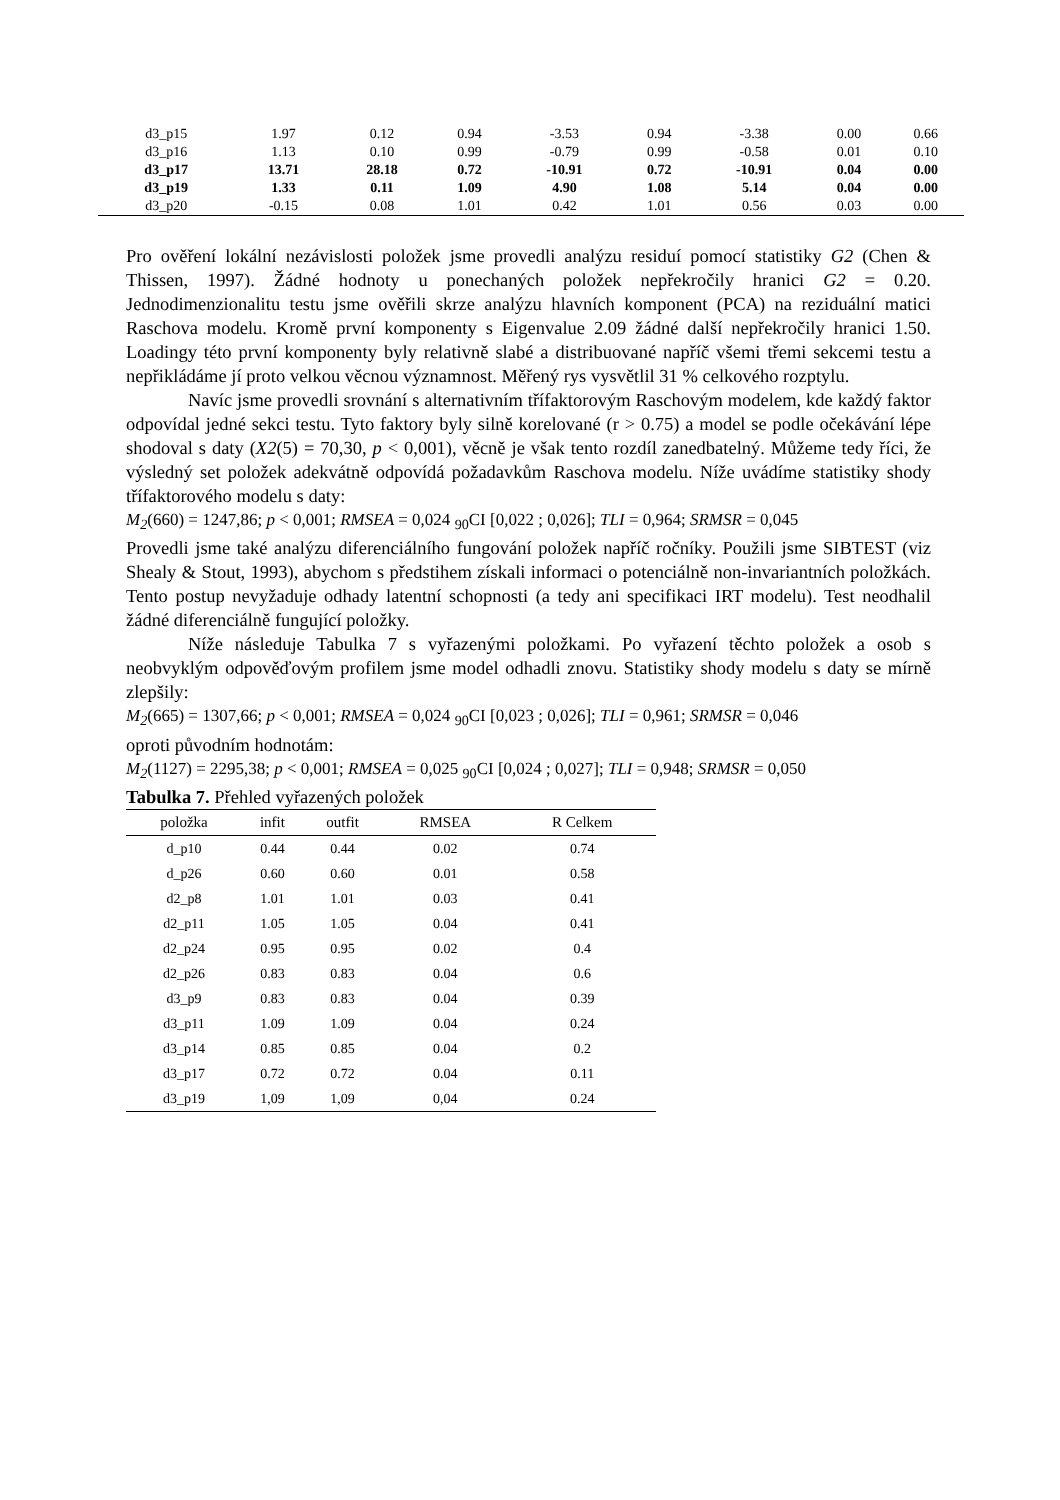| d3_p15 | 1.97 | 0.12 | 0.94 | -3.53 | 0.94 | -3.38 | 0.00 | 0.66 |
| d3_p16 | 1.13 | 0.10 | 0.99 | -0.79 | 0.99 | -0.58 | 0.01 | 0.10 |
| d3_p17 | 13.71 | 28.18 | 0.72 | -10.91 | 0.72 | -10.91 | 0.04 | 0.00 |
| d3_p19 | 1.33 | 0.11 | 1.09 | 4.90 | 1.08 | 5.14 | 0.04 | 0.00 |
| d3_p20 | -0.15 | 0.08 | 1.01 | 0.42 | 1.01 | 0.56 | 0.03 | 0.00 |
Pro ověření lokální nezávislosti položek jsme provedli analýzu residuí pomocí statistiky G2 (Chen & Thissen, 1997). Žádné hodnoty u ponechaných položek nepřekročily hranici G2 = 0.20. Jednodimenzionalitu testu jsme ověřili skrze analýzu hlavních komponent (PCA) na reziduální matici Raschova modelu. Kromě první komponenty s Eigenvalue 2.09 žádné další nepřekročily hranici 1.50. Loadingy této první komponenty byly relativně slabé a distribuované napříč všemi třemi sekcemi testu a nepřikládáme jí proto velkou věcnou významnost. Měřený rys vysvětlil 31 % celkového rozptylu.
Navíc jsme provedli srovnání s alternativním třífaktorovým Raschovým modelem, kde každý faktor odpovídal jedné sekci testu. Tyto faktory byly silně korelované (r > 0.75) a model se podle očekávání lépe shodoval s daty (X2(5) = 70,30, p < 0,001), věcně je však tento rozdíl zanedbatelný. Můžeme tedy říci, že výsledný set položek adekvátně odpovídá požadavkům Raschova modelu. Níže uvádíme statistiky shody třífaktorového modelu s daty:
M<sub>2</sub>(660) = 1247,86; p < 0,001; RMSEA = 0,024 <sub>90</sub>CI [0,022 ; 0,026]; TLI = 0,964; SRMSR = 0,045
Provedli jsme také analýzu diferenciálního fungování položek napříč ročníky. Použili jsme SIBTEST (viz Shealy & Stout, 1993), abychom s předstihem získali informaci o potenciálně non-invariantních položkách. Tento postup nevyžaduje odhady latentní schopnosti (a tedy ani specifikaci IRT modelu). Test neodhalil žádné diferenciálně fungující položky.
Níže následuje Tabulka 7 s vyřazenými položkami. Po vyřazení těchto položek a osob s neobvyklým odpověďovým profilem jsme model odhadli znovu. Statistiky shody modelu s daty se mírně zlepšily:
M<sub>2</sub>(665) = 1307,66; p < 0,001; RMSEA = 0,024 <sub>90</sub>CI [0,023 ; 0,026]; TLI = 0,961; SRMSR = 0,046
oproti původním hodnotám:
M<sub>2</sub>(1127) = 2295,38; p < 0,001; RMSEA = 0,025 <sub>90</sub>CI [0,024 ; 0,027]; TLI = 0,948; SRMSR = 0,050
Tabulka 7. Přehled vyřazených položek
| položka | infit | outfit | RMSEA | R Celkem |
| --- | --- | --- | --- | --- |
| d_p10 | 0.44 | 0.44 | 0.02 | 0.74 |
| d_p26 | 0.60 | 0.60 | 0.01 | 0.58 |
| d2_p8 | 1.01 | 1.01 | 0.03 | 0.41 |
| d2_p11 | 1.05 | 1.05 | 0.04 | 0.41 |
| d2_p24 | 0.95 | 0.95 | 0.02 | 0.4 |
| d2_p26 | 0.83 | 0.83 | 0.04 | 0.6 |
| d3_p9 | 0.83 | 0.83 | 0.04 | 0.39 |
| d3_p11 | 1.09 | 1.09 | 0.04 | 0.24 |
| d3_p14 | 0.85 | 0.85 | 0.04 | 0.2 |
| d3_p17 | 0.72 | 0.72 | 0.04 | 0.11 |
| d3_p19 | 1,09 | 1,09 | 0,04 | 0.24 |